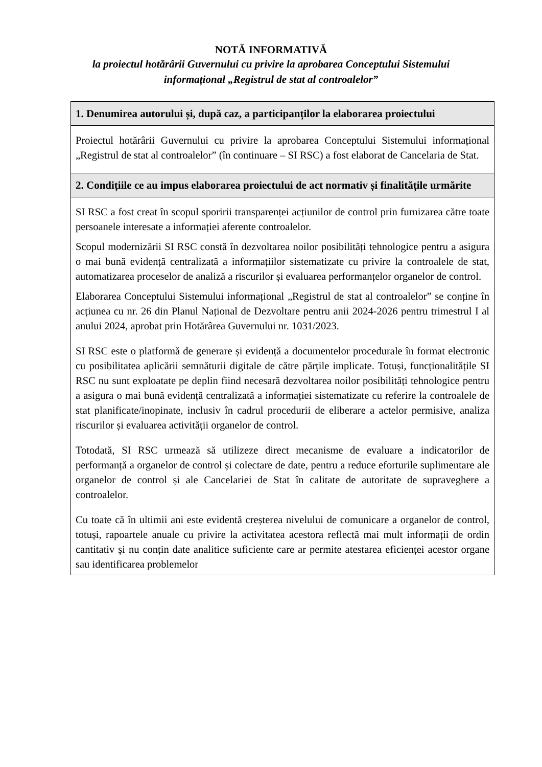NOTĂ INFORMATIVĂ
la proiectul hotărârii Guvernului cu privire la aprobarea Conceptului Sistemului
informațional „Registrul de stat al controalelor”
| 1. Denumirea autorului și, după caz, a participanților la elaborarea proiectului |
| --- |
| Proiectul hotărârii Guvernului cu privire la aprobarea Conceptului Sistemului informațional „Registrul de stat al controalelor” (în continuare – SI RSC) a fost elaborat de Cancelaria de Stat. |
| 2. Condițiile ce au impus elaborarea proiectului de act normativ și finalitățile urmărite |
| SI RSC a fost creat în scopul sporirii transparenței acțiunilor de control prin furnizarea către toate persoanele interesate a informației aferente controalelor. Scopul modernizării SI RSC constă în dezvoltarea noilor posibilități tehnologice pentru a asigura o mai bună evidență centralizată a informațiilor sistematizate cu privire la controalele de stat, automatizarea proceselor de analiză a riscurilor și evaluarea performanțelor organelor de control. Elaborarea Conceptului Sistemului informațional „Registrul de stat al controalelor” se conține în acțiunea cu nr. 26 din Planul Național de Dezvoltare pentru anii 2024-2026 pentru trimestrul I al anului 2024, aprobat prin Hotărârea Guvernului nr. 1031/2023. SI RSC este o platformă de generare și evidență a documentelor procedurale în format electronic cu posibilitatea aplicării semnăturii digitale de către părțile implicate. Totuși, funcționalitățile SI RSC nu sunt exploatate pe deplin fiind necesară dezvoltarea noilor posibilități tehnologice pentru a asigura o mai bună evidență centralizată a informației sistematizate cu referire la controalele de stat planificate/inopinate, inclusiv în cadrul procedurii de eliberare a actelor permisive, analiza riscurilor și evaluarea activității organelor de control. Totodată, SI RSC urmează să utilizeze direct mecanisme de evaluare a indicatorilor de performanță a organelor de control și colectare de date, pentru a reduce eforturile suplimentare ale organelor de control și ale Cancelariei de Stat în calitate de autoritate de supraveghere a controalelor. Cu toate că în ultimii ani este evidentă creșterea nivelului de comunicare a organelor de control, totuși, rapoartele anuale cu privire la activitatea acestora reflectă mai mult informații de ordin cantitativ și nu conțin date analitice suficiente care ar permite atestarea eficienței acestor organe sau identificarea problemelor |